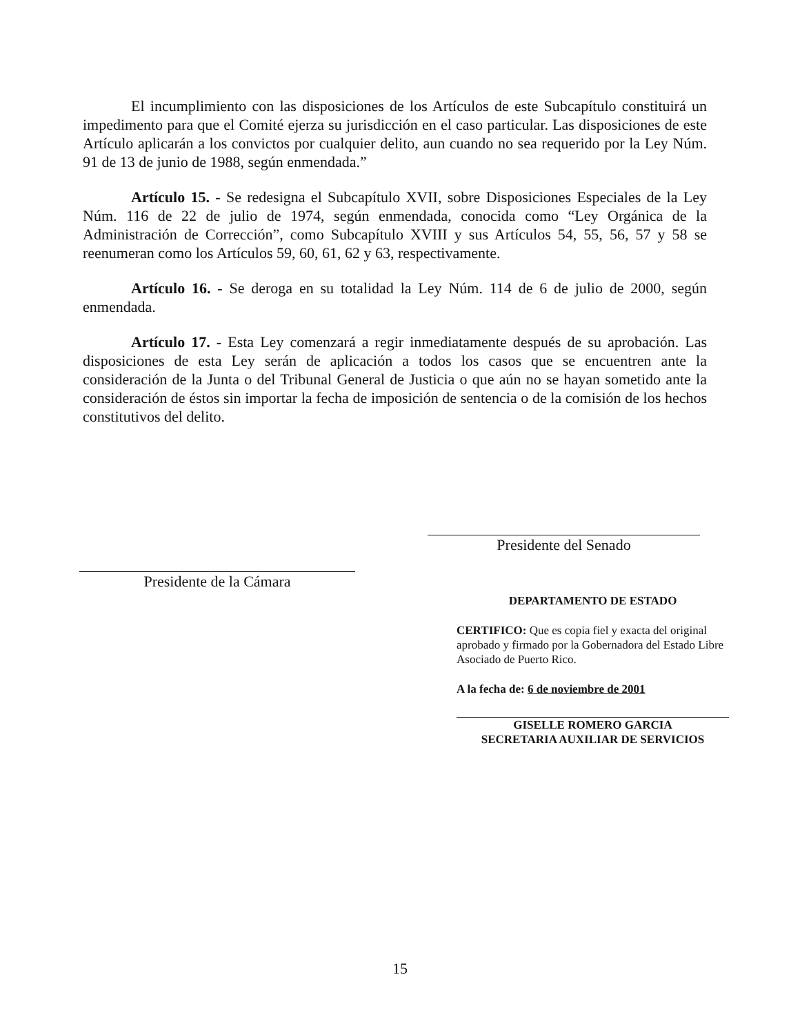El incumplimiento con las disposiciones de los Artículos de este Subcapítulo constituirá un impedimento para que el Comité ejerza su jurisdicción en el caso particular. Las disposiciones de este Artículo aplicarán a los convictos por cualquier delito, aun cuando no sea requerido por la Ley Núm. 91 de 13 de junio de 1988, según enmendada.”
Artículo 15. - Se redesigna el Subcapítulo XVII, sobre Disposiciones Especiales de la Ley Núm. 116 de 22 de julio de 1974, según enmendada, conocida como “Ley Orgánica de la Administración de Corrección”, como Subcapítulo XVIII y sus Artículos 54, 55, 56, 57 y 58 se reenumeran como los Artículos 59, 60, 61, 62 y 63, respectivamente.
Artículo 16. - Se deroga en su totalidad la Ley Núm. 114 de 6 de julio de 2000, según enmendada.
Artículo 17. - Esta Ley comenzará a regir inmediatamente después de su aprobación. Las disposiciones de esta Ley serán de aplicación a todos los casos que se encuentren ante la consideración de la Junta o del Tribunal General de Justicia o que aún no se hayan sometido ante la consideración de éstos sin importar la fecha de imposición de sentencia o de la comisión de los hechos constitutivos del delito.
Presidente del Senado
Presidente de la Cámara
DEPARTAMENTO DE ESTADO
CERTIFICO: Que es copia fiel y exacta del original aprobado y firmado por la Gobernadora del Estado Libre Asociado de Puerto Rico.
A la fecha de: 6 de noviembre de 2001
GISELLE ROMERO GARCIA
SECRETARIA AUXILIAR DE SERVICIOS
15